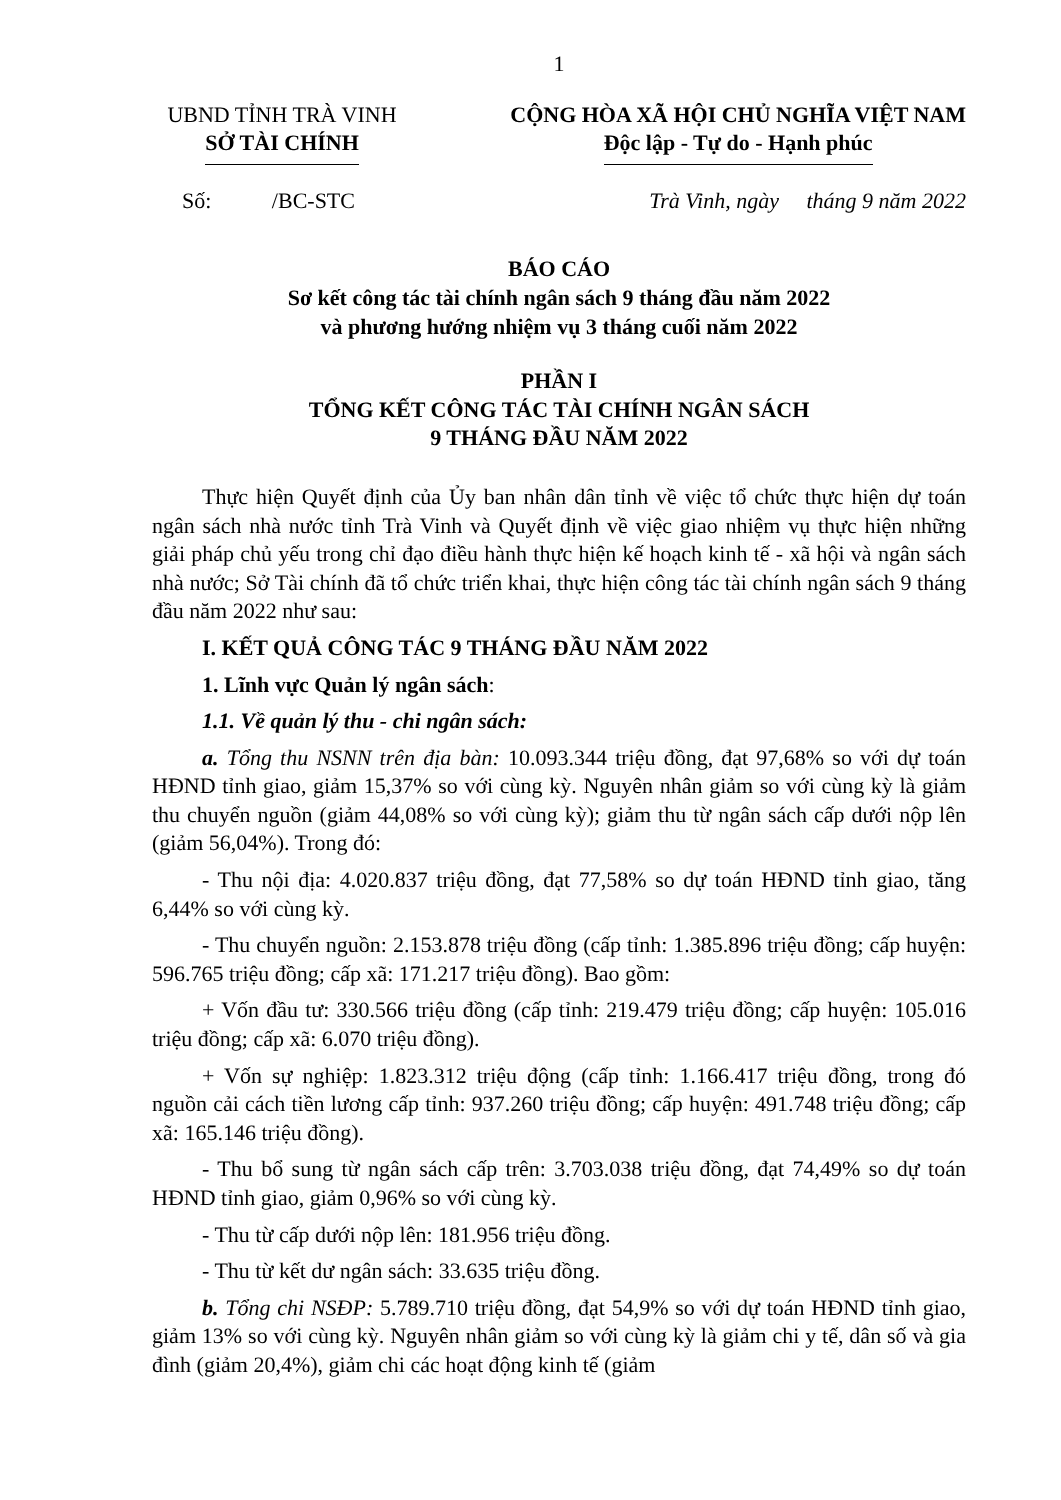1
UBND TỈNH TRÀ VINH
SỞ TÀI CHÍNH
CỘNG HÒA XÃ HỘI CHỦ NGHĨA VIỆT NAM
Độc lập - Tự do - Hạnh phúc
Số: /BC-STC Trà Vinh, ngày tháng 9 năm 2022
BÁO CÁO
Sơ kết công tác tài chính ngân sách 9 tháng đầu năm 2022
và phương hướng nhiệm vụ 3 tháng cuối năm 2022
PHẦN I
TỔNG KẾT CÔNG TÁC TÀI CHÍNH NGÂN SÁCH
9 THÁNG ĐẦU NĂM 2022
Thực hiện Quyết định của Ủy ban nhân dân tỉnh về việc tổ chức thực hiện dự toán ngân sách nhà nước tỉnh Trà Vinh và Quyết định về việc giao nhiệm vụ thực hiện những giải pháp chủ yếu trong chỉ đạo điều hành thực hiện kế hoạch kinh tế - xã hội và ngân sách nhà nước; Sở Tài chính đã tổ chức triển khai, thực hiện công tác tài chính ngân sách 9 tháng đầu năm 2022 như sau:
I. KẾT QUẢ CÔNG TÁC 9 THÁNG ĐẦU NĂM 2022
1. Lĩnh vực Quản lý ngân sách:
1.1. Về quản lý thu - chi ngân sách:
a. Tổng thu NSNN trên địa bàn: 10.093.344 triệu đồng, đạt 97,68% so với dự toán HĐND tỉnh giao, giảm 15,37% so với cùng kỳ. Nguyên nhân giảm so với cùng kỳ là giảm thu chuyển nguồn (giảm 44,08% so với cùng kỳ); giảm thu từ ngân sách cấp dưới nộp lên (giảm 56,04%). Trong đó:
- Thu nội địa: 4.020.837 triệu đồng, đạt 77,58% so dự toán HĐND tỉnh giao, tăng 6,44% so với cùng kỳ.
- Thu chuyển nguồn: 2.153.878 triệu đồng (cấp tỉnh: 1.385.896 triệu đồng; cấp huyện: 596.765 triệu đồng; cấp xã: 171.217 triệu đồng). Bao gồm:
+ Vốn đầu tư: 330.566 triệu đồng (cấp tỉnh: 219.479 triệu đồng; cấp huyện: 105.016 triệu đồng; cấp xã: 6.070 triệu đồng).
+ Vốn sự nghiệp: 1.823.312 triệu động (cấp tỉnh: 1.166.417 triệu đồng, trong đó nguồn cải cách tiền lương cấp tỉnh: 937.260 triệu đồng; cấp huyện: 491.748 triệu đồng; cấp xã: 165.146 triệu đồng).
- Thu bổ sung từ ngân sách cấp trên: 3.703.038 triệu đồng, đạt 74,49% so dự toán HĐND tỉnh giao, giảm 0,96% so với cùng kỳ.
- Thu từ cấp dưới nộp lên: 181.956 triệu đồng.
- Thu từ kết dư ngân sách: 33.635 triệu đồng.
b. Tổng chi NSĐP: 5.789.710 triệu đồng, đạt 54,9% so với dự toán HĐND tỉnh giao, giảm 13% so với cùng kỳ. Nguyên nhân giảm so với cùng kỳ là giảm chi y tế, dân số và gia đình (giảm 20,4%), giảm chi các hoạt động kinh tế (giảm